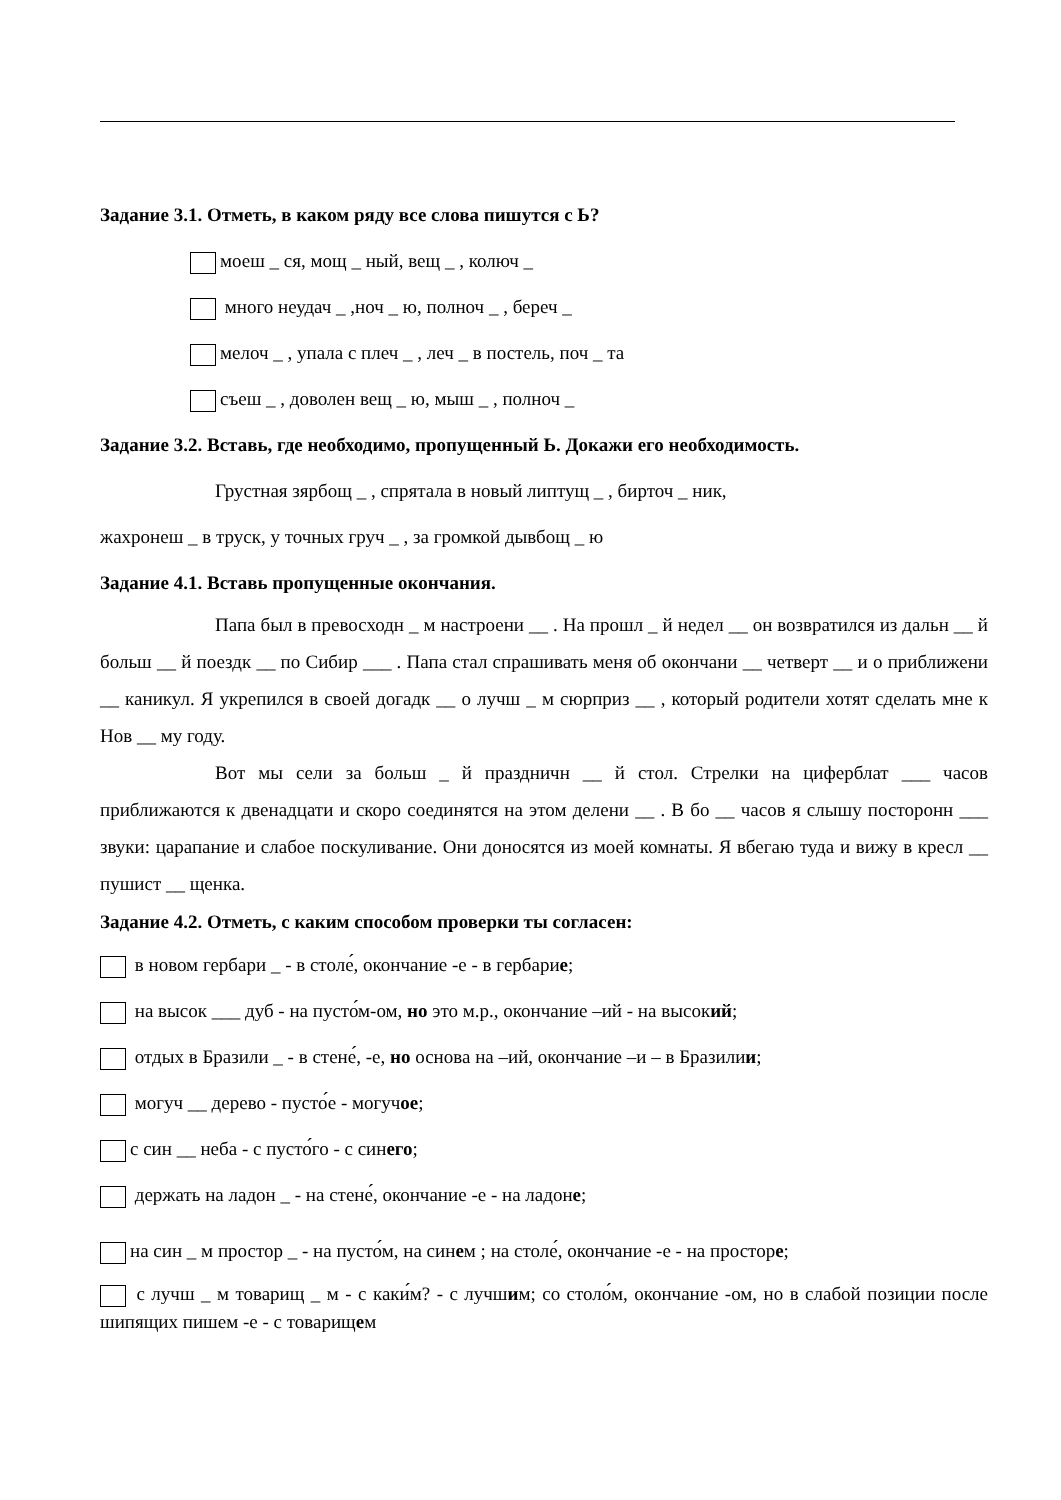Задание 3.1. Отметь, в каком ряду все слова пишутся с Ь?
моеш _ ся, мощ _ ный, вещ _ , колюч _
много неудач _ ,ноч _ ю, полноч _ , береч _
мелоч _ , упала с плеч _ , леч _ в постель, поч _ та
съеш _ , доволен вещ _ ю, мыш _ , полноч _
Задание 3.2. Вставь, где необходимо, пропущенный Ь. Докажи его необходимость.
Грустная зярбощ _ , спрятала в новый липтущ _ , бирточ _ ник,
жахронеш _ в труск, у точных груч _ , за громкой дывбощ _ ю
Задание 4.1. Вставь пропущенные окончания.
Папа был в превосходн _ м настроени __ . На прошл _ й недел __ он возвратился из дальн __ й больш __ й поездк __ по Сибир ___ . Папа стал спрашивать меня об окончани __ четверт __ и о приближени __ каникул. Я укрепился в своей догадк __ о лучш _ м сюрприз __ , который родители хотят сделать мне к Нов __ му году.
Вот мы сели за больш _ й праздничн __ й стол. Стрелки на циферблат ___ часов приближаются к двенадцати и скоро соединятся на этом делени __ . В бо __ часов я слышу посторонн ___ звуки: царапание и слабое поскуливание. Они доносятся из моей комнаты. Я вбегаю туда и вижу в кресл __ пушист __ щенка.
Задание 4.2. Отметь, с каким способом проверки ты согласен:
в новом гербари _ - в столе́, окончание -е - в гербарие;
на высок ___ дуб - на пусто́м-ом, но это м.р., окончание –ий - на высокий;
отдых в Бразили _ - в стене́, -е, но основа на –ий, окончание –и – в Бразилии;
могуч __ дерево - пусто́е - могучое;
с син __ неба - с пусто́го - с синего;
держать на ладон _ - на стене́, окончание -е - на ладоне;
на син _ м простор _ - на пусто́м, на синем ; на столе́, окончание -е - на просторе;
с лучш _ м товарищ _ м - с каки́м? - с лучшим; со столо́м, окончание -ом, но в слабой позиции после шипящих пишем -е - с товарищем